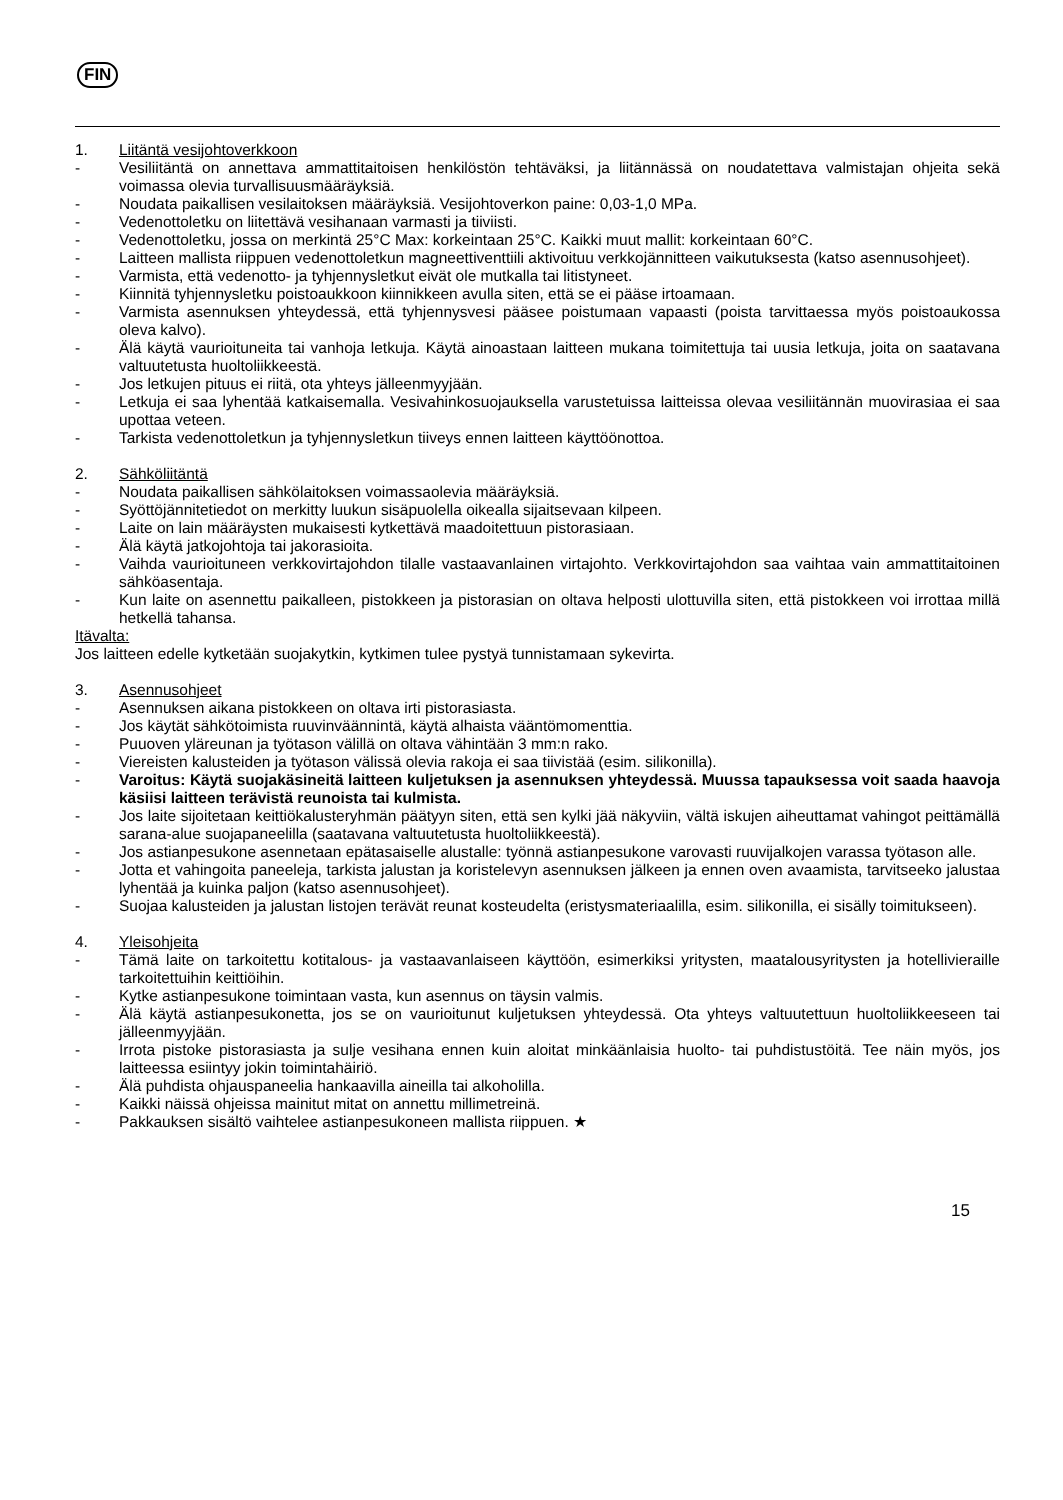FIN
1. Liitäntä vesijohtoverkkoon
- Vesiliitäntä on annettava ammattitaitoisen henkilöstön tehtäväksi, ja liitännässä on noudatettava valmistajan ohjeita sekä voimassa olevia turvallisuusmääräyksiä.
- Noudata paikallisen vesilaitoksen määräyksiä. Vesijohtoverkon paine: 0,03-1,0 MPa.
- Vedenottoletku on liitettävä vesihanaan varmasti ja tiiviisti.
- Vedenottoletku, jossa on merkintä 25°C Max: korkeintaan 25°C. Kaikki muut mallit: korkeintaan 60°C.
- Laitteen mallista riippuen vedenottoletkun magneettiventtiili aktivoituu verkkojännitteen vaikutuksesta (katso asennusohjeet).
- Varmista, että vedenotto- ja tyhjennysletkut eivät ole mutkalla tai litistyneet.
- Kiinnitä tyhjennysletku poistoaukkoon kiinnikkeen avulla siten, että se ei pääse irtoamaan.
- Varmista asennuksen yhteydessä, että tyhjennysvesi pääsee poistumaan vapaasti (poista tarvittaessa myös poistoaukossa oleva kalvo).
- Älä käytä vaurioituneita tai vanhoja letkuja. Käytä ainoastaan laitteen mukana toimitettuja tai uusia letkuja, joita on saatavana valtuutetusta huoltoliikkeestä.
- Jos letkujen pituus ei riitä, ota yhteys jälleenmyyjään.
- Letkuja ei saa lyhentää katkaisemalla. Vesivahinkosuojauksella varustetuissa laitteissa olevaa vesiliitännän muovirasiaa ei saa upottaa veteen.
- Tarkista vedenottoletkun ja tyhjennysletkun tiiveys ennen laitteen käyttöönottoa.
2. Sähköliitäntä
- Noudata paikallisen sähkölaitoksen voimassaolevia määräyksiä.
- Syöttöjännitetiedot on merkitty luukun sisäpuolella oikealla sijaitsevaan kilpeen.
- Laite on lain määräysten mukaisesti kytkettävä maadoitettuun pistorasiaan.
- Älä käytä jatkojohtoja tai jakorasioita.
- Vaihda vaurioituneen verkkovirtajohdon tilalle vastaavanlainen virtajohto. Verkkovirtajohdon saa vaihtaa vain ammattitaitoinen sähköasentaja.
- Kun laite on asennettu paikalleen, pistokkeen ja pistorasian on oltava helposti ulottuvilla siten, että pistokkeen voi irrottaa millä hetkellä tahansa.
Itävalta:
Jos laitteen edelle kytketään suojakytkin, kytkimen tulee pystyä tunnistamaan sykevirta.
3. Asennusohjeet
- Asennuksen aikana pistokkeen on oltava irti pistorasiasta.
- Jos käytät sähkötoimista ruuvinväännintä, käytä alhaista vääntömomenttia.
- Puuoven yläreunan ja työtason välillä on oltava vähintään 3 mm:n rako.
- Viereisten kalusteiden ja työtason välissä olevia rakoja ei saa tiivistää (esim. silikonilla).
- Varoitus: Käytä suojakäsineitä laitteen kuljetuksen ja asennuksen yhteydessä. Muussa tapauksessa voit saada haavoja käsiisi laitteen terävistä reunoista tai kulmista.
- Jos laite sijoitetaan keittiökalusteryhmän päätyyn siten, että sen kylki jää näkyviin, vältä iskujen aiheuttamat vahingot peittämällä sarana-alue suojapaneelilla (saatavana valtuutetusta huoltoliikkeestä).
- Jos astianpesukone asennetaan epätasaiselle alustalle: työnnä astianpesukone varovasti ruuvijalkojen varassa työtason alle.
- Jotta et vahingoita paneeleja, tarkista jalustan ja koristelevyn asennuksen jälkeen ja ennen oven avaamista, tarvitseeko jalustaa lyhentää ja kuinka paljon (katso asennusohjeet).
- Suojaa kalusteiden ja jalustan listojen terävät reunat kosteudelta (eristysmateriaalilla, esim. silikonilla, ei sisälly toimitukseen).
4. Yleisohjeita
- Tämä laite on tarkoitettu kotitalous- ja vastaavanlaiseen käyttöön, esimerkiksi yritysten, maatalousyritysten ja hotellivieraille tarkoitettuihin keittiöihin.
- Kytke astianpesukone toimintaan vasta, kun asennus on täysin valmis.
- Älä käytä astianpesukonetta, jos se on vaurioitunut kuljetuksen yhteydessä. Ota yhteys valtuutettuun huoltoliikkeeseen tai jälleenmyyjään.
- Irrota pistoke pistorasiasta ja sulje vesihana ennen kuin aloitat minkäänlaisia huolto- tai puhdistustöitä. Tee näin myös, jos laitteessa esiintyy jokin toimintahäiriö.
- Älä puhdista ohjauspaneelia hankaavilla aineilla tai alkoholilla.
- Kaikki näissä ohjeissa mainitut mitat on annettu millimetreinä.
- Pakkauksen sisältö vaihtelee astianpesukoneen mallista riippuen. ★
15